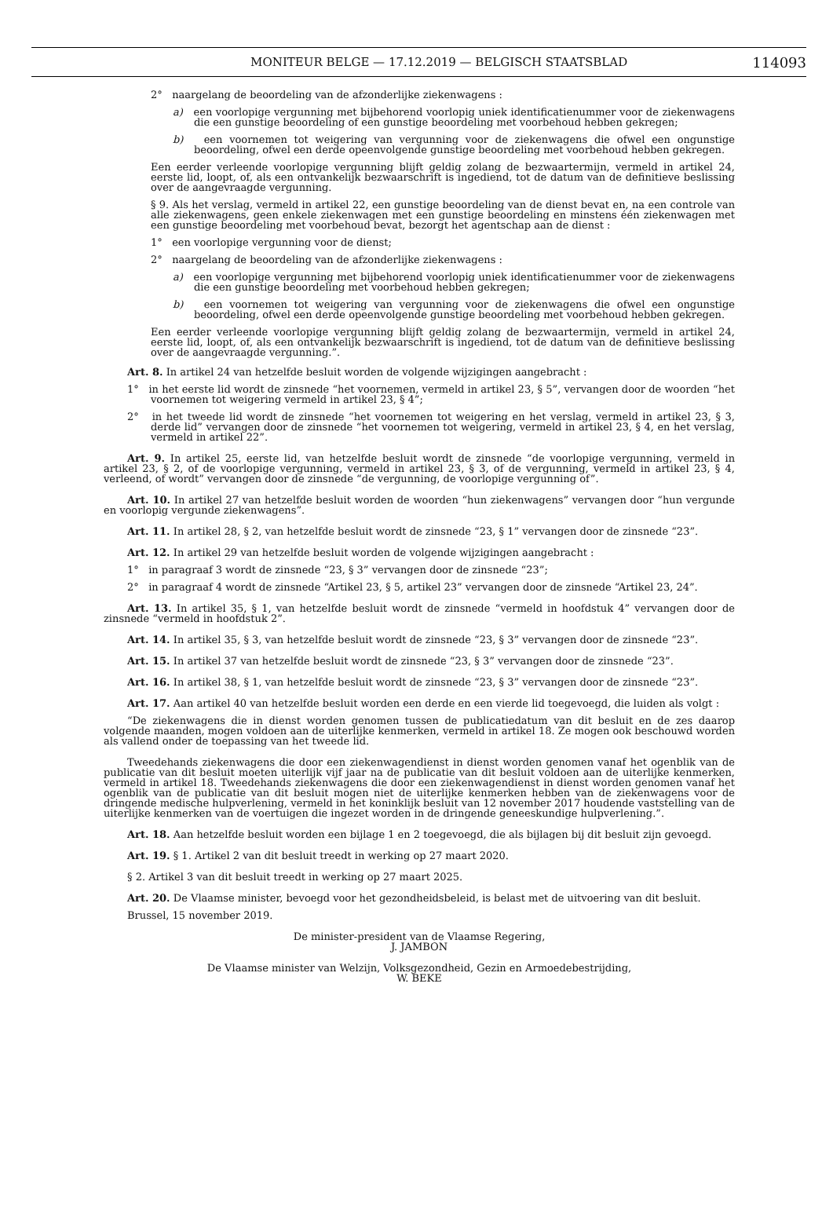MONITEUR BELGE — 17.12.2019 — BELGISCH STAATSBLAD 114093
2° naargelang de beoordeling van de afzonderlijke ziekenwagens :
a) een voorlopige vergunning met bijbehorend voorlopig uniek identificatienummer voor de ziekenwagens die een gunstige beoordeling of een gunstige beoordeling met voorbehoud hebben gekregen;
b) een voornemen tot weigering van vergunning voor de ziekenwagens die ofwel een ongunstige beoordeling, ofwel een derde opeenvolgende gunstige beoordeling met voorbehoud hebben gekregen.
Een eerder verleende voorlopige vergunning blijft geldig zolang de bezwaartermijn, vermeld in artikel 24, eerste lid, loopt, of, als een ontvankelijk bezwaarschrift is ingediend, tot de datum van de definitieve beslissing over de aangevraagde vergunning.
§ 9. Als het verslag, vermeld in artikel 22, een gunstige beoordeling van de dienst bevat en, na een controle van alle ziekenwagens, geen enkele ziekenwagen met een gunstige beoordeling en minstens één ziekenwagen met een gunstige beoordeling met voorbehoud bevat, bezorgt het agentschap aan de dienst :
1° een voorlopige vergunning voor de dienst;
2° naargelang de beoordeling van de afzonderlijke ziekenwagens :
a) een voorlopige vergunning met bijbehorend voorlopig uniek identificatienummer voor de ziekenwagens die een gunstige beoordeling met voorbehoud hebben gekregen;
b) een voornemen tot weigering van vergunning voor de ziekenwagens die ofwel een ongunstige beoordeling, ofwel een derde opeenvolgende gunstige beoordeling met voorbehoud hebben gekregen.
Een eerder verleende voorlopige vergunning blijft geldig zolang de bezwaartermijn, vermeld in artikel 24, eerste lid, loopt, of, als een ontvankelijk bezwaarschrift is ingediend, tot de datum van de definitieve beslissing over de aangevraagde vergunning.”.
Art. 8. In artikel 24 van hetzelfde besluit worden de volgende wijzigingen aangebracht :
1° in het eerste lid wordt de zinsnede “het voornemen, vermeld in artikel 23, § 5”, vervangen door de woorden “het voornemen tot weigering vermeld in artikel 23, § 4”;
2° in het tweede lid wordt de zinsnede “het voornemen tot weigering en het verslag, vermeld in artikel 23, § 3, derde lid” vervangen door de zinsnede “het voornemen tot weigering, vermeld in artikel 23, § 4, en het verslag, vermeld in artikel 22”.
Art. 9. In artikel 25, eerste lid, van hetzelfde besluit wordt de zinsnede “de voorlopige vergunning, vermeld in artikel 23, § 2, of de voorlopige vergunning, vermeld in artikel 23, § 3, of de vergunning, vermeld in artikel 23, § 4, verleend, of wordt” vervangen door de zinsnede “de vergunning, de voorlopige vergunning of”.
Art. 10. In artikel 27 van hetzelfde besluit worden de woorden “hun ziekenwagens” vervangen door “hun vergunde en voorlopig vergunde ziekenwagens”.
Art. 11. In artikel 28, § 2, van hetzelfde besluit wordt de zinsnede “23, § 1” vervangen door de zinsnede “23”.
Art. 12. In artikel 29 van hetzelfde besluit worden de volgende wijzigingen aangebracht :
1° in paragraaf 3 wordt de zinsnede “23, § 3” vervangen door de zinsnede “23”;
2° in paragraaf 4 wordt de zinsnede “Artikel 23, § 5, artikel 23” vervangen door de zinsnede “Artikel 23, 24”.
Art. 13. In artikel 35, § 1, van hetzelfde besluit wordt de zinsnede “vermeld in hoofdstuk 4” vervangen door de zinsnede “vermeld in hoofdstuk 2”.
Art. 14. In artikel 35, § 3, van hetzelfde besluit wordt de zinsnede “23, § 3” vervangen door de zinsnede “23”.
Art. 15. In artikel 37 van hetzelfde besluit wordt de zinsnede “23, § 3” vervangen door de zinsnede “23”.
Art. 16. In artikel 38, § 1, van hetzelfde besluit wordt de zinsnede “23, § 3” vervangen door de zinsnede “23”.
Art. 17. Aan artikel 40 van hetzelfde besluit worden een derde en een vierde lid toegevoegd, die luiden als volgt :
“De ziekenwagens die in dienst worden genomen tussen de publicatiedatum van dit besluit en de zes daarop volgende maanden, mogen voldoen aan de uiterlijke kenmerken, vermeld in artikel 18. Ze mogen ook beschouwd worden als vallend onder de toepassing van het tweede lid.
Tweedehands ziekenwagens die door een ziekenwagendienst in dienst worden genomen vanaf het ogenblik van de publicatie van dit besluit moeten uiterlijk vijf jaar na de publicatie van dit besluit voldoen aan de uiterlijke kenmerken, vermeld in artikel 18. Tweedehands ziekenwagens die door een ziekenwagendienst in dienst worden genomen vanaf het ogenblik van de publicatie van dit besluit mogen niet de uiterlijke kenmerken hebben van de ziekenwagens voor de dringende medische hulpverlening, vermeld in het koninklijk besluit van 12 november 2017 houdende vaststelling van de uiterlijke kenmerken van de voertuigen die ingezet worden in de dringende geneeskundige hulpverlening.”.
Art. 18. Aan hetzelfde besluit worden een bijlage 1 en 2 toegevoegd, die als bijlagen bij dit besluit zijn gevoegd.
Art. 19. § 1. Artikel 2 van dit besluit treedt in werking op 27 maart 2020.
§ 2. Artikel 3 van dit besluit treedt in werking op 27 maart 2025.
Art. 20. De Vlaamse minister, bevoegd voor het gezondheidsbeleid, is belast met de uitvoering van dit besluit.
Brussel, 15 november 2019.
De minister-president van de Vlaamse Regering,
J. JAMBON
De Vlaamse minister van Welzijn, Volksgezondheid, Gezin en Armoedebestrijding,
W. BEKE